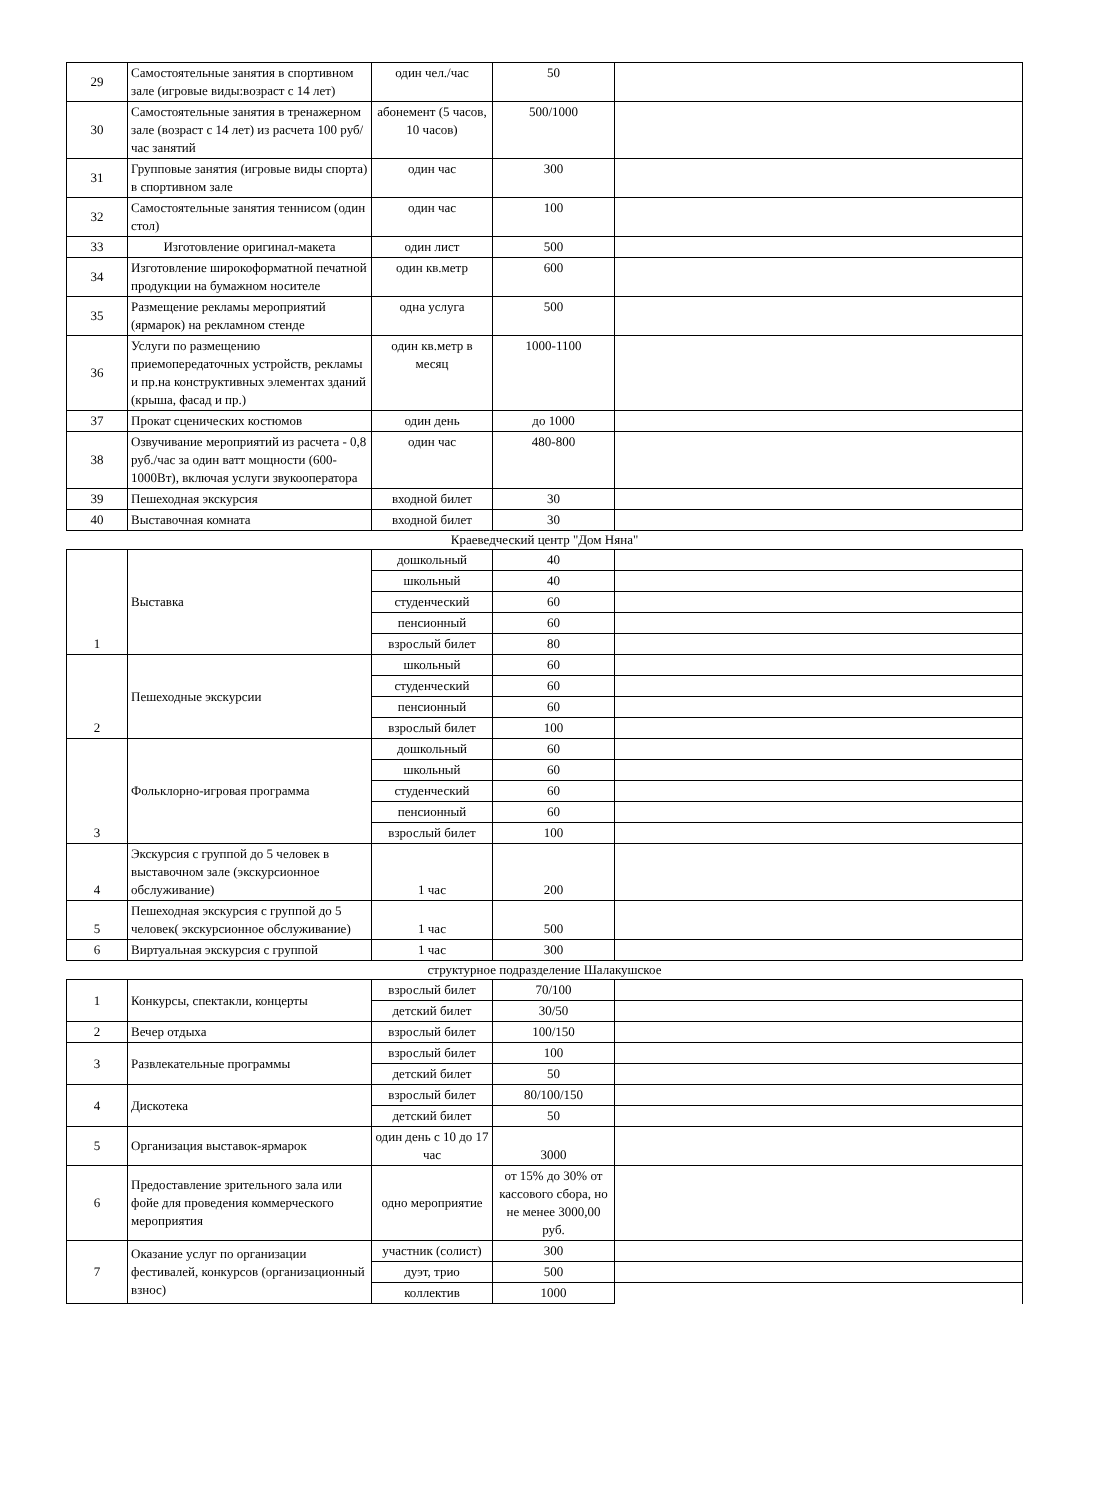| 29 | Самостоятельные занятия в спортивном зале (игровые виды:возраст с 14 лет) | один чел./час | 50 | |
| 30 | Самостоятельные занятия в тренажерном зале (возраст с 14 лет) из расчета 100 руб/час занятий | абонемент (5 часов, 10 часов) | 500/1000 | |
| 31 | Групповые занятия (игровые виды спорта) в спортивном зале | один час | 300 | |
| 32 | Самостоятельные занятия теннисом (один стол) | один час | 100 | |
| 33 | Изготовление оригинал-макета | один лист | 500 | |
| 34 | Изготовление широкоформатной печатной продукции на бумажном носителе | один кв.метр | 600 | |
| 35 | Размещение рекламы мероприятий (ярмарок) на рекламном стенде | одна услуга | 500 | |
| 36 | Услуги по размещению приемопередаточных устройств, рекламы и пр.на конструктивных элементах зданий (крыша, фасад и пр.) | один кв.метр в месяц | 1000-1100 | |
| 37 | Прокат сценических костюмов | один день | до 1000 | |
| 38 | Озвучивание мероприятий из расчета - 0,8 руб./час за один ватт мощности (600-1000Вт), включая услуги звукооператора | один час | 480-800 | |
| 39 | Пешеходная экскурсия | входной билет | 30 | |
| 40 | Выставочная комната | входной билет | 30 | |
Краеведческий центр "Дом Няна"
| 1 | Выставка | дошкольный | 40 | |
| | | школьный | 40 | |
| | | студенческий | 60 | |
| | | пенсионный | 60 | |
| | | взрослый билет | 80 | |
| 2 | Пешеходные экскурсии | школьный | 60 | |
| | | студенческий | 60 | |
| | | пенсионный | 60 | |
| | | взрослый билет | 100 | |
| 3 | Фольклорно-игровая программа | дошкольный | 60 | |
| | | школьный | 60 | |
| | | студенческий | 60 | |
| | | пенсионный | 60 | |
| | | взрослый билет | 100 | |
| 4 | Экскурсия с группой до 5 человек в выставочном зале (экскурсионное обслуживание) | 1 час | 200 | |
| 5 | Пешеходная экскурсия с группой до 5 человек( экскурсионное обслуживание) | 1 час | 500 | |
| 6 | Виртуальная экскурсия с группой | 1 час | 300 | |
структурное подразделение Шалакушское
| 1 | Конкурсы, спектакли, концерты | взрослый билет | 70/100 | |
| | | детский билет | 30/50 | |
| 2 | Вечер отдыха | взрослый билет | 100/150 | |
| 3 | Развлекательные программы | взрослый билет | 100 | |
| | | детский билет | 50 | |
| 4 | Дискотека | взрослый билет | 80/100/150 | |
| | | детский билет | 50 | |
| 5 | Организация выставок-ярмарок | один день с 10 до 17 час | 3000 | |
| 6 | Предоставление зрительного зала или фойе для проведения коммерческого мероприятия | одно мероприятие | от 15% до 30% от кассового сбора, но не менее 3000,00 руб. | |
| 7 | Оказание услуг по организации фестивалей, конкурсов (организационный взнос) | участник (солист) | 300 | |
| | | дуэт, трио | 500 | |
| | | коллектив | 1000 | |